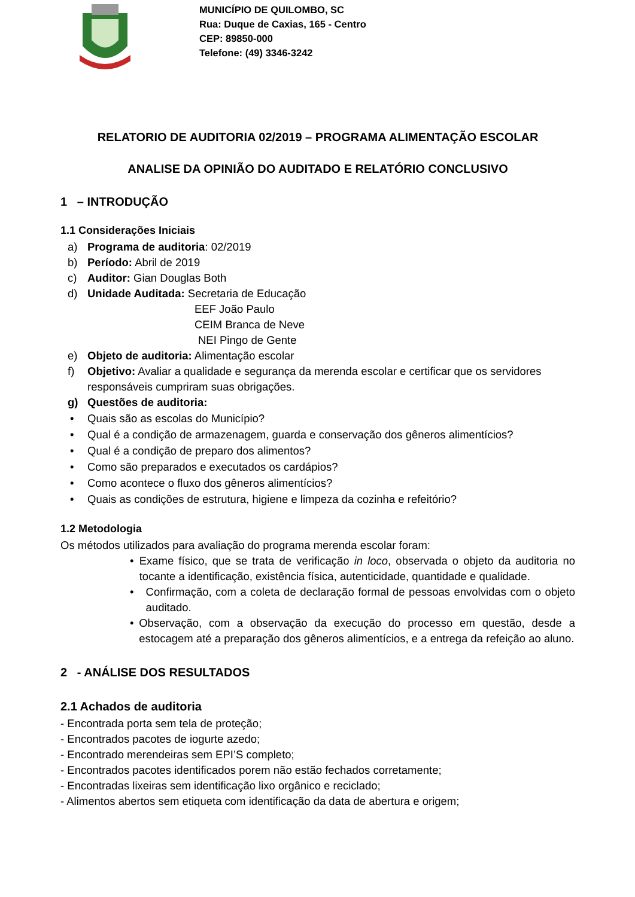MUNICÍPIO DE QUILOMBO, SC
Rua: Duque de Caxias, 165 - Centro
CEP: 89850-000
Telefone: (49) 3346-3242
RELATORIO DE AUDITORIA 02/2019 – PROGRAMA ALIMENTAÇÃO ESCOLAR
ANALISE DA OPINIÃO DO AUDITADO E RELATÓRIO CONCLUSIVO
1 – INTRODUÇÃO
1.1 Considerações Iniciais
a) Programa de auditoria: 02/2019
b) Período: Abril de 2019
c) Auditor: Gian Douglas Both
d) Unidade Auditada: Secretaria de Educação
EEF João Paulo
CEIM Branca de Neve
NEI Pingo de Gente
e) Objeto de auditoria: Alimentação escolar
f) Objetivo: Avaliar a qualidade e segurança da merenda escolar e certificar que os servidores responsáveis cumpriram suas obrigações.
g) Questões de auditoria:
• Quais são as escolas do Município?
• Qual é a condição de armazenagem, guarda e conservação dos gêneros alimentícios?
• Qual é a condição de preparo dos alimentos?
• Como são preparados e executados os cardápios?
• Como acontece o fluxo dos gêneros alimentícios?
• Quais as condições de estrutura, higiene e limpeza da cozinha e refeitório?
1.2 Metodologia
Os métodos utilizados para avaliação do programa merenda escolar foram:
• Exame físico, que se trata de verificação in loco, observada o objeto da auditoria no tocante a identificação, existência física, autenticidade, quantidade e qualidade.
• Confirmação, com a coleta de declaração formal de pessoas envolvidas com o objeto auditado.
• Observação, com a observação da execução do processo em questão, desde a estocagem até a preparação dos gêneros alimentícios, e a entrega da refeição ao aluno.
2 - ANÁLISE DOS RESULTADOS
2.1 Achados de auditoria
- Encontrada porta sem tela de proteção;
- Encontrados pacotes de iogurte azedo;
- Encontrado merendeiras sem EPI’S completo;
- Encontrados pacotes identificados porem não estão fechados corretamente;
- Encontradas lixeiras sem identificação lixo orgânico e reciclado;
- Alimentos abertos sem etiqueta com identificação da data de abertura e origem;